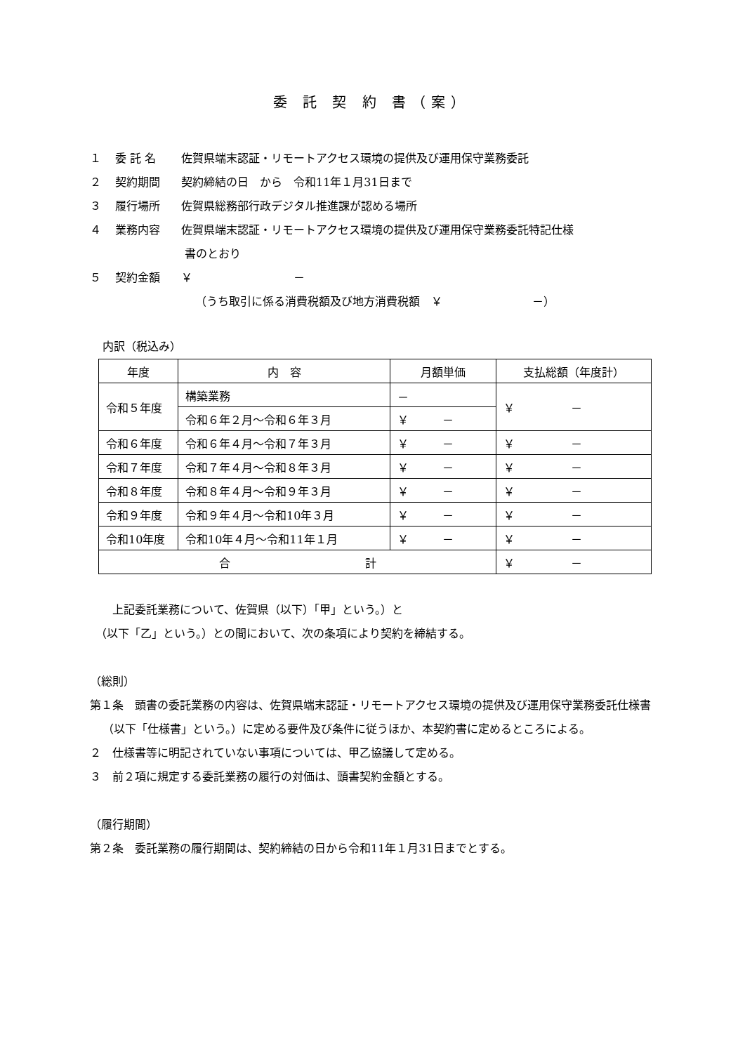委 託 契 約 書（案）
１ 委 託 名 佐賀県端末認証・リモートアクセス環境の提供及び運用保守業務委託
２ 契約期間 契約締結の日　から　令和11年１月31日まで
３ 履行場所 佐賀県総務部行政デジタル推進課が認める場所
４ 業務内容 佐賀県端末認証・リモートアクセス環境の提供及び運用保守業務委託特記仕様
書のとおり
５ 契約金額 ￥　　　　　　　　　－
（うち取引に係る消費税額及び地方消費税額　￥　　　　　　　　－）
内訳（税込み）
| 年度 | 内 容 | 月額単価 | 支払総額（年度計） |
| --- | --- | --- | --- |
| 令和５年度 | 構築業務 | － | ￥ － |
| | 令和６年２月～令和６年３月 | ￥ － | |
| 令和６年度 | 令和６年４月～令和７年３月 | ￥ － | ￥ － |
| 令和７年度 | 令和７年４月～令和８年３月 | ￥ － | ￥ － |
| 令和８年度 | 令和８年４月～令和９年３月 | ￥ － | ￥ － |
| 令和９年度 | 令和９年４月～令和10年３月 | ￥ － | ￥ － |
| 令和10年度 | 令和10年４月～令和11年１月 | ￥ － | ￥ － |
| 合 計 | | | ￥ － |
　　上記委託業務について、佐賀県（以下）「甲」という。）と
　（以下「乙」という。）との間において、次の条項により契約を締結する。
（総則）
第１条　頭書の委託業務の内容は、佐賀県端末認証・リモートアクセス環境の提供及び運用保守業務委託仕様書（以下「仕様書」という。）に定める要件及び条件に従うほか、本契約書に定めるところによる。
２　仕様書等に明記されていない事項については、甲乙協議して定める。
３　前２項に規定する委託業務の履行の対価は、頭書契約金額とする。
（履行期間）
第２条　委託業務の履行期間は、契約締結の日から令和11年１月31日までとする。